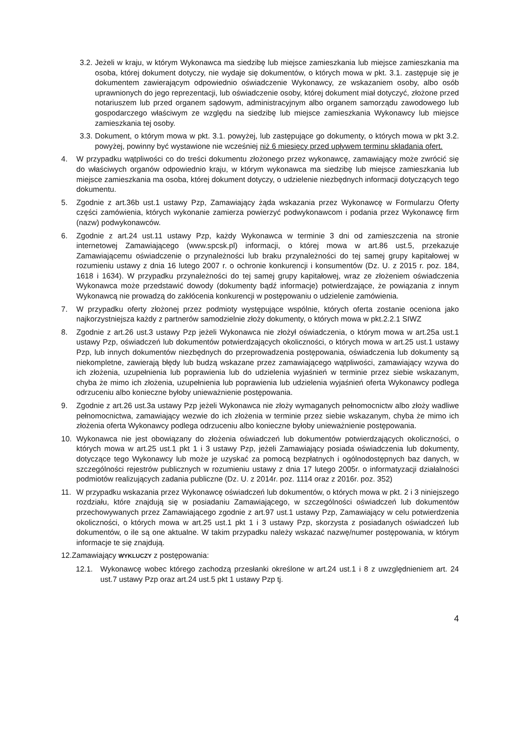3.2. Jeżeli w kraju, w którym Wykonawca ma siedzibę lub miejsce zamieszkania lub miejsce zamieszkania ma osoba, której dokument dotyczy, nie wydaje się dokumentów, o których mowa w pkt. 3.1. zastępuje się je dokumentem zawierającym odpowiednio oświadczenie Wykonawcy, ze wskazaniem osoby, albo osób uprawnionych do jego reprezentacji, lub oświadczenie osoby, której dokument miał dotyczyć, złożone przed notariuszem lub przed organem sądowym, administracyjnym albo organem samorządu zawodowego lub gospodarczego właściwym ze względu na siedzibę lub miejsce zamieszkania Wykonawcy lub miejsce zamieszkania tej osoby.
3.3. Dokument, o którym mowa w pkt. 3.1. powyżej, lub zastępujące go dokumenty, o których mowa w pkt 3.2. powyżej, powinny być wystawione nie wcześniej niż 6 miesięcy przed upływem terminu składania ofert.
4. W przypadku wątpliwości co do treści dokumentu złożonego przez wykonawcę, zamawiający może zwrócić się do właściwych organów odpowiednio kraju, w którym wykonawca ma siedzibę lub miejsce zamieszkania lub miejsce zamieszkania ma osoba, której dokument dotyczy, o udzielenie niezbędnych informacji dotyczących tego dokumentu.
5. Zgodnie z art.36b ust.1 ustawy Pzp, Zamawiający żąda wskazania przez Wykonawcę w Formularzu Oferty części zamówienia, których wykonanie zamierza powierzyć podwykonawcom i podania przez Wykonawcę firm (nazw) podwykonawców.
6. Zgodnie z art.24 ust.11 ustawy Pzp, każdy Wykonawca w terminie 3 dni od zamieszczenia na stronie internetowej Zamawiającego (www.spcsk.pl) informacji, o której mowa w art.86 ust.5, przekazuje Zamawiającemu oświadczenie o przynależności lub braku przynależności do tej samej grupy kapitałowej w rozumieniu ustawy z dnia 16 lutego 2007 r. o ochronie konkurencji i konsumentów (Dz. U. z 2015 r. poz. 184, 1618 i 1634). W przypadku przynależności do tej samej grupy kapitałowej, wraz ze złożeniem oświadczenia Wykonawca może przedstawić dowody (dokumenty bądź informacje) potwierdzające, że powiązania z innym Wykonawcą nie prowadzą do zakłócenia konkurencji w postępowaniu o udzielenie zamówienia.
7. W przypadku oferty złożonej przez podmioty występujące wspólnie, których oferta zostanie oceniona jako najkorzystniejsza każdy z partnerów samodzielnie złoży dokumenty, o których mowa w pkt.2.2.1 SIWZ
8. Zgodnie z art.26 ust.3 ustawy Pzp jeżeli Wykonawca nie złożył oświadczenia, o którym mowa w art.25a ust.1 ustawy Pzp, oświadczeń lub dokumentów potwierdzających okoliczności, o których mowa w art.25 ust.1 ustawy Pzp, lub innych dokumentów niezbędnych do przeprowadzenia postępowania, oświadczenia lub dokumenty są niekompletne, zawierają błędy lub budzą wskazane przez zamawiającego wątpliwości, zamawiający wzywa do ich złożenia, uzupełnienia lub poprawienia lub do udzielenia wyjaśnień w terminie przez siebie wskazanym, chyba że mimo ich złożenia, uzupełnienia lub poprawienia lub udzielenia wyjaśnień oferta Wykonawcy podlega odrzuceniu albo konieczne byłoby unieważnienie postępowania.
9. Zgodnie z art.26 ust.3a ustawy Pzp jeżeli Wykonawca nie złoży wymaganych pełnomocnictw albo złoży wadliwe pełnomocnictwa, zamawiający wezwie do ich złożenia w terminie przez siebie wskazanym, chyba że mimo ich złożenia oferta Wykonawcy podlega odrzuceniu albo konieczne byłoby unieważnienie postępowania.
10. Wykonawca nie jest obowiązany do złożenia oświadczeń lub dokumentów potwierdzających okoliczności, o których mowa w art.25 ust.1 pkt 1 i 3 ustawy Pzp, jeżeli Zamawiający posiada oświadczenia lub dokumenty, dotyczące tego Wykonawcy lub może je uzyskać za pomocą bezpłatnych i ogólnodostępnych baz danych, w szczególności rejestrów publicznych w rozumieniu ustawy z dnia 17 lutego 2005r. o informatyzacji działalności podmiotów realizujących zadania publiczne (Dz. U. z 2014r. poz. 1114 oraz z 2016r. poz. 352)
11. W przypadku wskazania przez Wykonawcę oświadczeń lub dokumentów, o których mowa w pkt. 2 i 3 niniejszego rozdziału, które znajdują się w posiadaniu Zamawiającego, w szczególności oświadczeń lub dokumentów przechowywanych przez Zamawiającego zgodnie z art.97 ust.1 ustawy Pzp, Zamawiający w celu potwierdzenia okoliczności, o których mowa w art.25 ust.1 pkt 1 i 3 ustawy Pzp, skorzysta z posiadanych oświadczeń lub dokumentów, o ile są one aktualne. W takim przypadku należy wskazać nazwę/numer postępowania, w którym informacje te się znajdują.
12.Zamawiający WYKLUCZY z postępowania:
12.1. Wykonawcę wobec którego zachodzą przesłanki określone w art.24 ust.1 i 8 z uwzględnieniem art. 24 ust.7 ustawy Pzp oraz art.24 ust.5 pkt 1 ustawy Pzp tj.
4